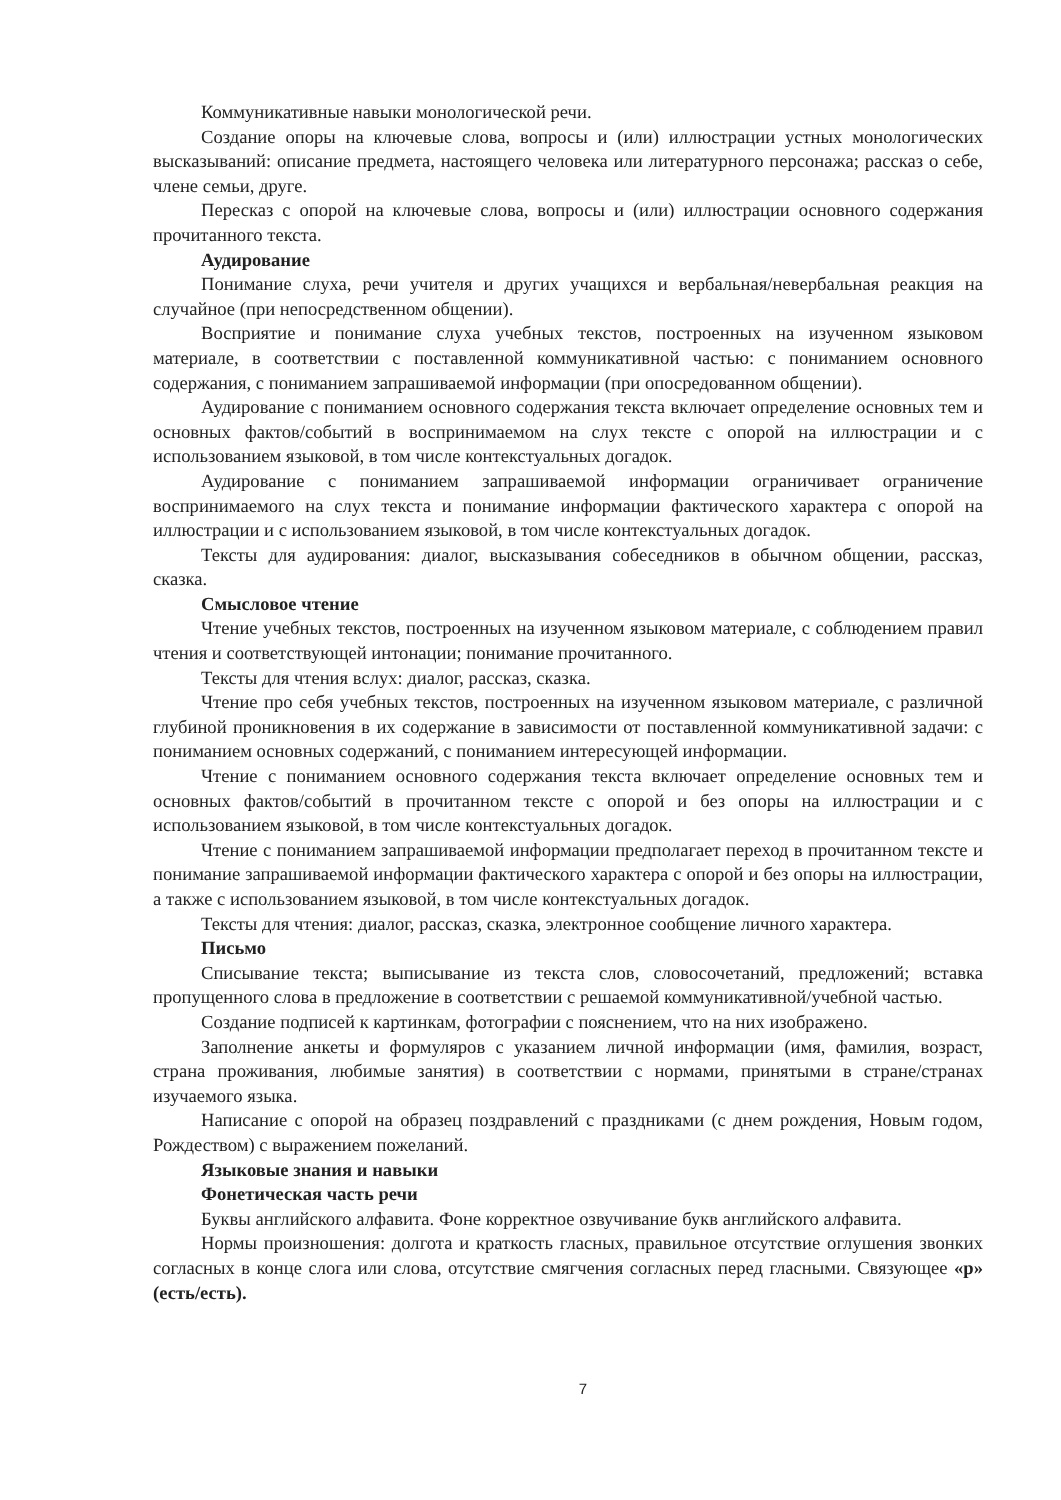Коммуникативные навыки монологической речи.
Создание опоры на ключевые слова, вопросы и (или) иллюстрации устных монологических высказываний: описание предмета, настоящего человека или литературного персонажа; рассказ о себе, члене семьи, друге.
Пересказ с опорой на ключевые слова, вопросы и (или) иллюстрации основного содержания прочитанного текста.
Аудирование
Понимание слуха, речи учителя и других учащихся и вербальная/невербальная реакция на случайное (при непосредственном общении).
Восприятие и понимание слуха учебных текстов, построенных на изученном языковом материале, в соответствии с поставленной коммуникативной частью: с пониманием основного содержания, с пониманием запрашиваемой информации (при опосредованном общении).
Аудирование с пониманием основного содержания текста включает определение основных тем и основных фактов/событий в воспринимаемом на слух тексте с опорой на иллюстрации и с использованием языковой, в том числе контекстуальных догадок.
Аудирование с пониманием запрашиваемой информации ограничивает ограничение воспринимаемого на слух текста и понимание информации фактического характера с опорой на иллюстрации и с использованием языковой, в том числе контекстуальных догадок.
Тексты для аудирования: диалог, высказывания собеседников в обычном общении, рассказ, сказка.
Смысловое чтение
Чтение учебных текстов, построенных на изученном языковом материале, с соблюдением правил чтения и соответствующей интонации; понимание прочитанного.
Тексты для чтения вслух: диалог, рассказ, сказка.
Чтение про себя учебных текстов, построенных на изученном языковом материале, с различной глубиной проникновения в их содержание в зависимости от поставленной коммуникативной задачи: с пониманием основных содержаний, с пониманием интересующей информации.
Чтение с пониманием основного содержания текста включает определение основных тем и основных фактов/событий в прочитанном тексте с опорой и без опоры на иллюстрации и с использованием языковой, в том числе контекстуальных догадок.
Чтение с пониманием запрашиваемой информации предполагает переход в прочитанном тексте и понимание запрашиваемой информации фактического характера с опорой и без опоры на иллюстрации, а также с использованием языковой, в том числе контекстуальных догадок.
Тексты для чтения: диалог, рассказ, сказка, электронное сообщение личного характера.
Письмо
Списывание текста; выписывание из текста слов, словосочетаний, предложений; вставка пропущенного слова в предложение в соответствии с решаемой коммуникативной/учебной частью.
Создание подписей к картинкам, фотографии с пояснением, что на них изображено.
Заполнение анкеты и формуляров с указанием личной информации (имя, фамилия, возраст, страна проживания, любимые занятия) в соответствии с нормами, принятыми в стране/странах изучаемого языка.
Написание с опорой на образец поздравлений с праздниками (с днем рождения, Новым годом, Рождеством) с выражением пожеланий.
Языковые знания и навыки
Фонетическая часть речи
Буквы английского алфавита. Фоне корректное озвучивание букв английского алфавита.
Нормы произношения: долгота и краткость гласных, правильное отсутствие оглушения звонких согласных в конце слога или слова, отсутствие смягчения согласных перед гласными. Связующее «р» (есть/есть).
7